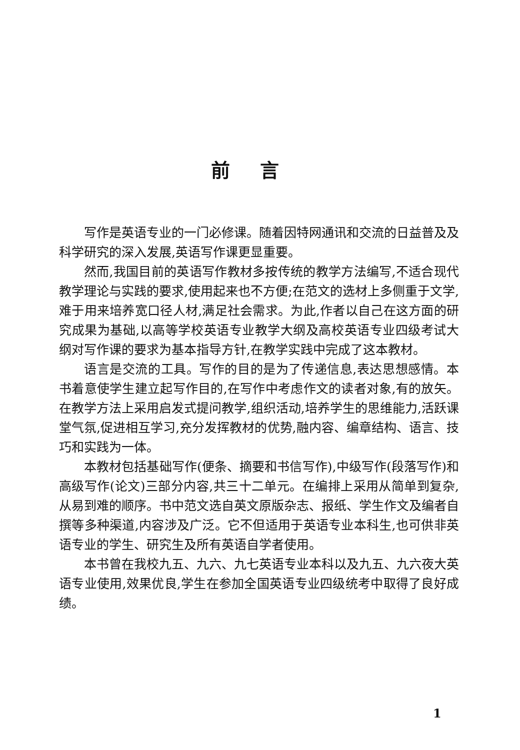前言
写作是英语专业的一门必修课。随着因特网通讯和交流的日益普及及科学研究的深入发展,英语写作课更显重要。
然而,我国目前的英语写作教材多按传统的教学方法编写,不适合现代教学理论与实践的要求,使用起来也不方便;在范文的选材上多侧重于文学,难于用来培养宽口径人材,满足社会需求。为此,作者以自己在这方面的研究成果为基础,以高等学校英语专业教学大纲及高校英语专业四级考试大纲对写作课的要求为基本指导方针,在教学实践中完成了这本教材。
语言是交流的工具。写作的目的是为了传递信息,表达思想感情。本书着意使学生建立起写作目的,在写作中考虑作文的读者对象,有的放矢。在教学方法上采用启发式提问教学,组织活动,培养学生的思维能力,活跃课堂气氛,促进相互学习,充分发挥教材的优势,融内容、编章结构、语言、技巧和实践为一体。
本教材包括基础写作(便条、摘要和书信写作),中级写作(段落写作)和高级写作(论文)三部分内容,共三十二单元。在编排上采用从简单到复杂,从易到难的顺序。书中范文选自英文原版杂志、报纸、学生作文及编者自撰等多种渠道,内容涉及广泛。它不但适用于英语专业本科生,也可供非英语专业的学生、研究生及所有英语自学者使用。
本书曾在我校九五、九六、九七英语专业本科以及九五、九六夜大英语专业使用,效果优良,学生在参加全国英语专业四级统考中取得了良好成绩。
1